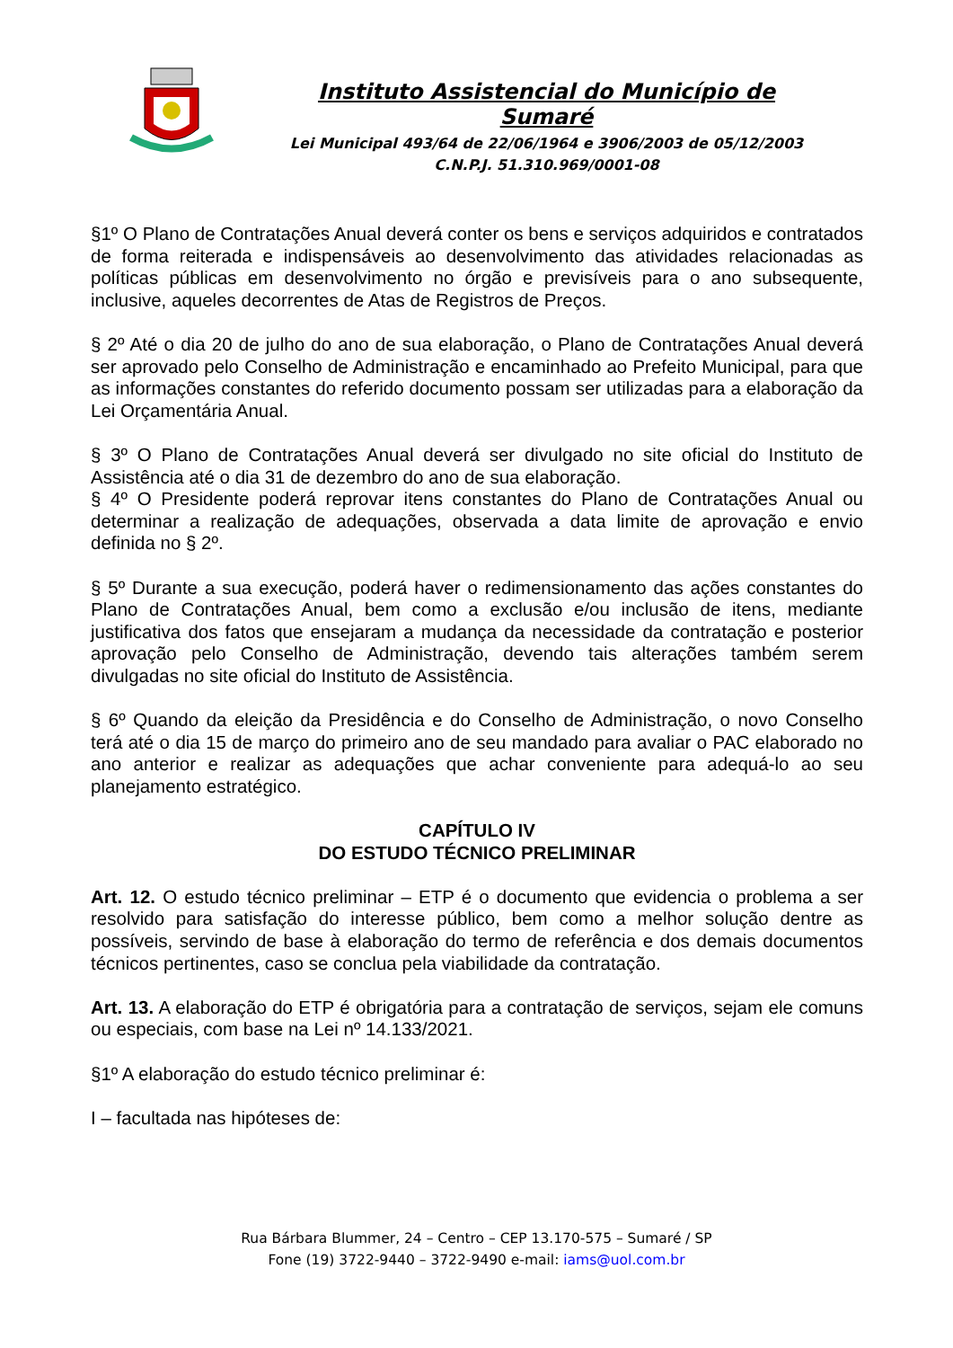Instituto Assistencial do Município de Sumaré
Lei Municipal 493/64 de 22/06/1964 e 3906/2003 de 05/12/2003
C.N.P.J. 51.310.969/0001-08
§1º O Plano de Contratações Anual deverá conter os bens e serviços adquiridos e contratados de forma reiterada e indispensáveis ao desenvolvimento das atividades relacionadas as políticas públicas em desenvolvimento no órgão e previsíveis para o ano subsequente, inclusive, aqueles decorrentes de Atas de Registros de Preços.
§ 2º Até o dia 20 de julho do ano de sua elaboração, o Plano de Contratações Anual deverá ser aprovado pelo Conselho de Administração e encaminhado ao Prefeito Municipal, para que as informações constantes do referido documento possam ser utilizadas para a elaboração da Lei Orçamentária Anual.
§ 3º O Plano de Contratações Anual deverá ser divulgado no site oficial do Instituto de Assistência até o dia 31 de dezembro do ano de sua elaboração.
§ 4º O Presidente poderá reprovar itens constantes do Plano de Contratações Anual ou determinar a realização de adequações, observada a data limite de aprovação e envio definida no § 2º.
§ 5º Durante a sua execução, poderá haver o redimensionamento das ações constantes do Plano de Contratações Anual, bem como a exclusão e/ou inclusão de itens, mediante justificativa dos fatos que ensejaram a mudança da necessidade da contratação e posterior aprovação pelo Conselho de Administração, devendo tais alterações também serem divulgadas no site oficial do Instituto de Assistência.
§ 6º Quando da eleição da Presidência e do Conselho de Administração, o novo Conselho terá até o dia 15 de março do primeiro ano de seu mandado para avaliar o PAC elaborado no ano anterior e realizar as adequações que achar conveniente para adequá-lo ao seu planejamento estratégico.
CAPÍTULO IV
DO ESTUDO TÉCNICO PRELIMINAR
Art. 12. O estudo técnico preliminar – ETP é o documento que evidencia o problema a ser resolvido para satisfação do interesse público, bem como a melhor solução dentre as possíveis, servindo de base à elaboração do termo de referência e dos demais documentos técnicos pertinentes, caso se conclua pela viabilidade da contratação.
Art. 13. A elaboração do ETP é obrigatória para a contratação de serviços, sejam ele comuns ou especiais, com base na Lei nº 14.133/2021.
§1º A elaboração do estudo técnico preliminar é:
I – facultada nas hipóteses de:
Rua Bárbara Blummer, 24 – Centro – CEP 13.170-575 – Sumaré / SP
Fone (19) 3722-9440 – 3722-9490 e-mail: iams@uol.com.br